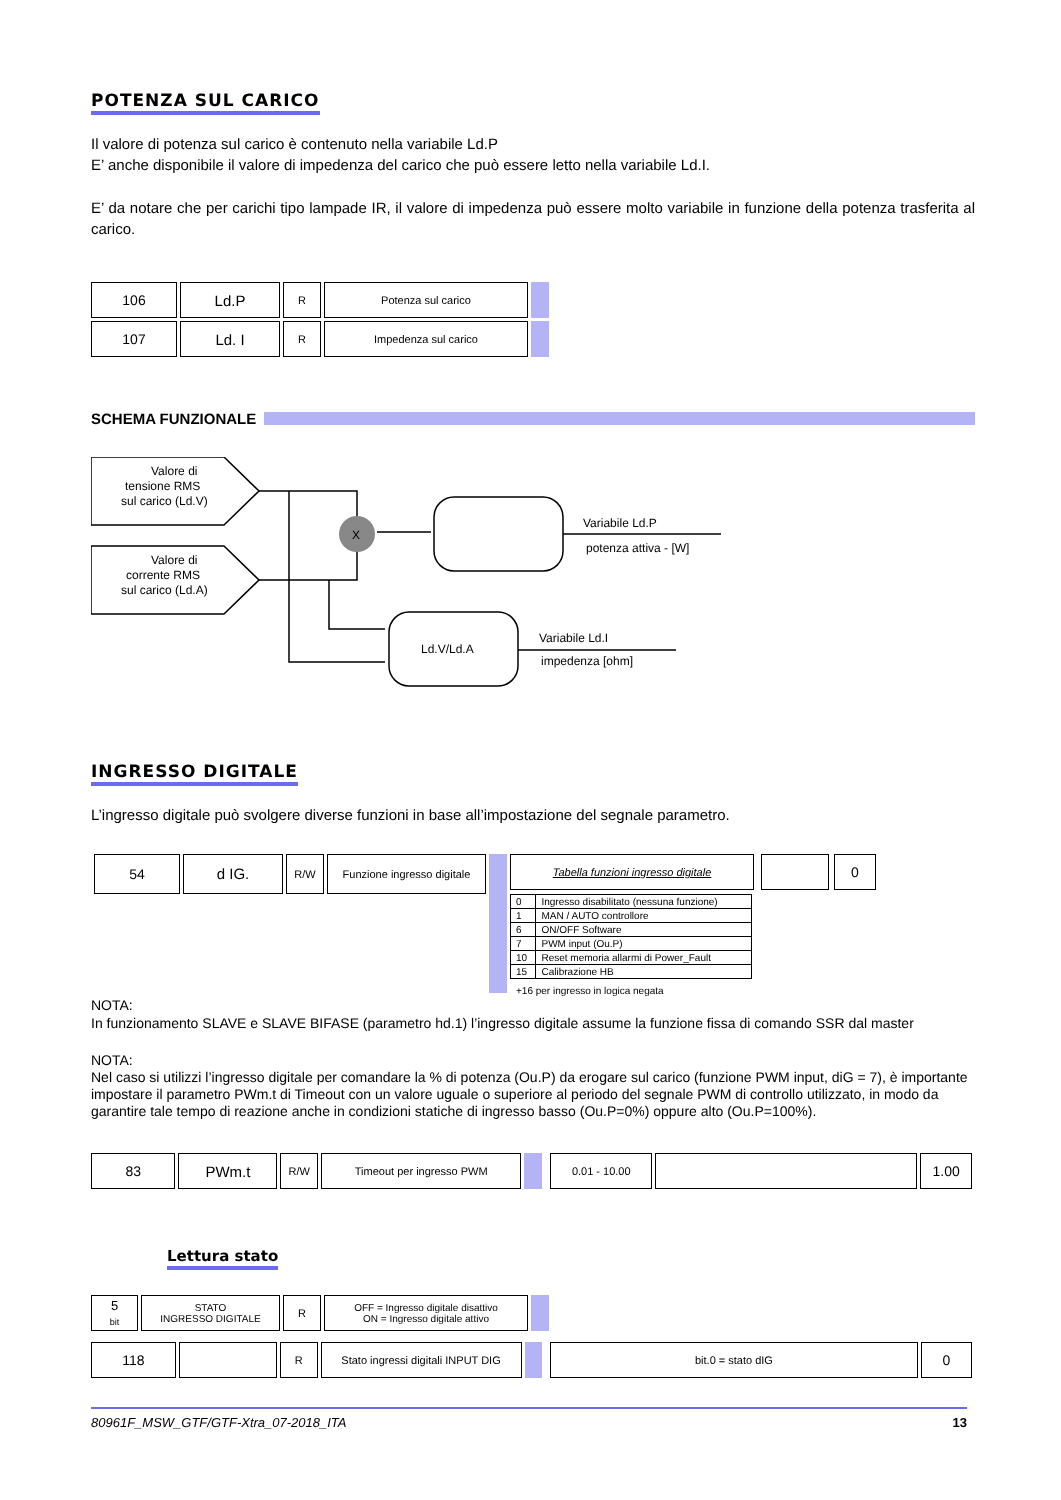POTENZA SUL CARICO
Il valore di potenza sul carico è contenuto nella variabile Ld.P
E’ anche disponibile il valore di impedenza del carico che può essere letto nella variabile Ld.I.
E’ da notare che per carichi tipo lampade IR, il valore di impedenza può essere molto variabile in funzione della potenza trasferita al carico.
| 106 | Ld.P | R | Potenza sul carico | |
| 107 | Ld. I | R | Impedenza sul carico | |
SCHEMA FUNZIONALE
Valore di
tensione RMS
sul carico (Ld.V)
Valore di
corrente RMS
sul carico (Ld.A)
X
Variabile Ld.P
potenza attiva - [W]
Ld.V/Ld.A
Variabile Ld.I
impedenza [ohm]
INGRESSO DIGITALE
L’ingresso digitale può svolgere diverse funzioni in base all’impostazione del segnale parametro.
| 54 | d IG. | R/W | Funzione ingresso digitale | |
| Tabella funzioni ingresso digitale | | | | 0 |
| 0 | Ingresso disabilitato (nessuna funzione) |
| 1 | MAN / AUTO controllore |
| 6 | ON/OFF Software |
| 7 | PWM input (Ou.P) |
| 10 | Reset memoria allarmi di Power_Fault |
| 15 | Calibrazione HB |
+16 per ingresso in logica negata
NOTA:
In funzionamento SLAVE e SLAVE BIFASE (parametro hd.1) l’ingresso digitale assume la funzione fissa di comando SSR dal master
NOTA:
Nel caso si utilizzi l’ingresso digitale per comandare la % di potenza (Ou.P) da erogare sul carico (funzione PWM input, diG = 7), è importante impostare il parametro PWm.t di Timeout con un valore uguale o superiore al periodo del segnale PWM di controllo utilizzato, in modo da garantire tale tempo di reazione anche in condizioni statiche di ingresso basso (Ou.P=0%) oppure alto (Ou.P=100%).
| 83 | PWm.t | R/W | Timeout per ingresso PWM | | | 0.01 - 10.00 | | 1.00 |
Lettura stato
| 5 bit | STATO INGRESSO DIGITALE | R | OFF = Ingresso digitale disattivo ON = Ingresso digitale attivo | |
| 118 | | R | Stato ingressi digitali INPUT DIG | | | bit.0 = stato dIG | 0 |
80961F_MSW_GTF/GTF-Xtra_07-2018_ITA 13